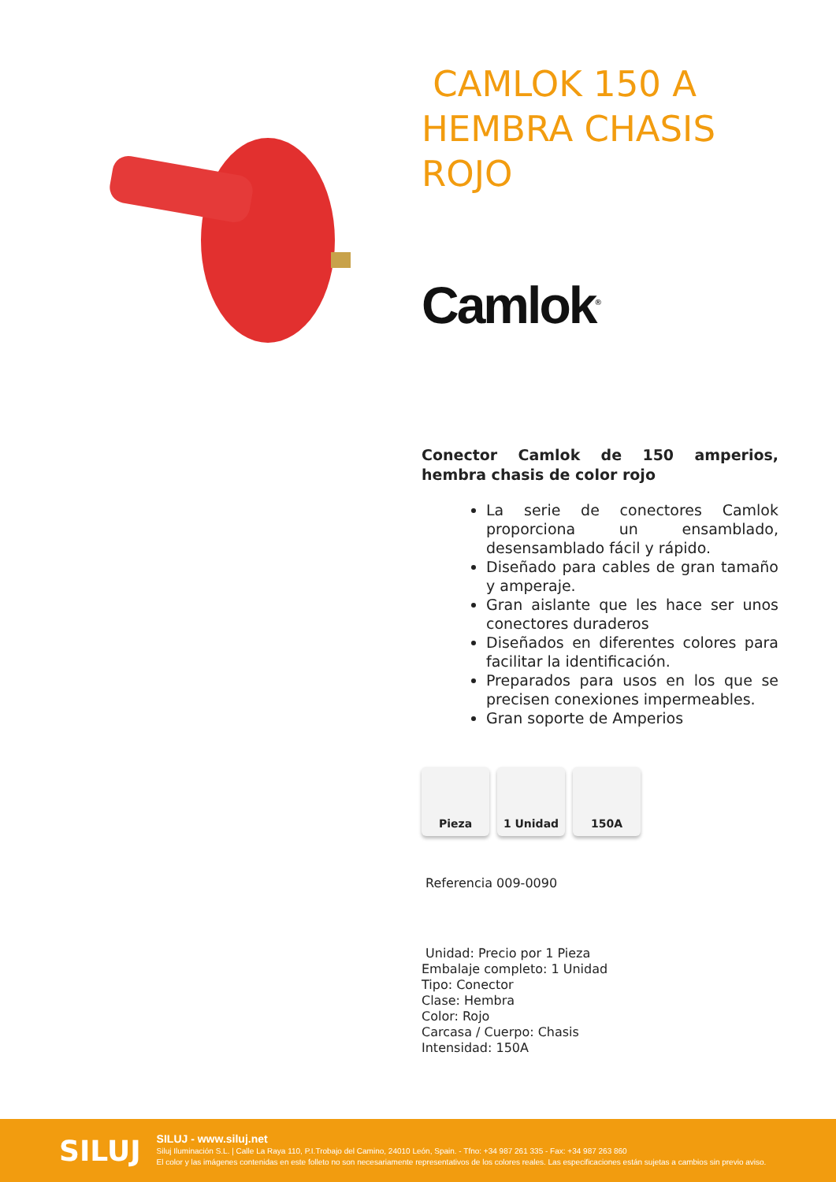CAMLOK 150 A HEMBRA CHASIS ROJO
Camlok<sup>®</sup>
Conector Camlok de 150 amperios, hembra chasis de color rojo
La serie de conectores Camlok proporciona un ensamblado, desensamblado fácil y rápido.
Diseñado para cables de gran tamaño y amperaje.
Gran aislante que les hace ser unos conectores duraderos
Diseñados en diferentes colores para facilitar la identificación.
Preparados para usos en los que se precisen conexiones impermeables.
Gran soporte de Amperios
Pieza 1 Unidad 150A
Referencia 009-0090
Unidad: Precio por 1 Pieza
Embalaje completo: 1 Unidad
Tipo: Conector
Clase: Hembra
Color: Rojo
Carcasa / Cuerpo: Chasis
Intensidad: 150A
SILUJ
SILUJ - www.siluj.net
Siluj Iluminación S.L. | Calle La Raya 110, P.I.Trobajo del Camino, 24010 León, Spain. - Tfno: +34 987 261 335 - Fax: +34 987 263 860
El color y las imágenes contenidas en este folleto no son necesariamente representativos de los colores reales. Las especificaciones están sujetas a cambios sin previo aviso.